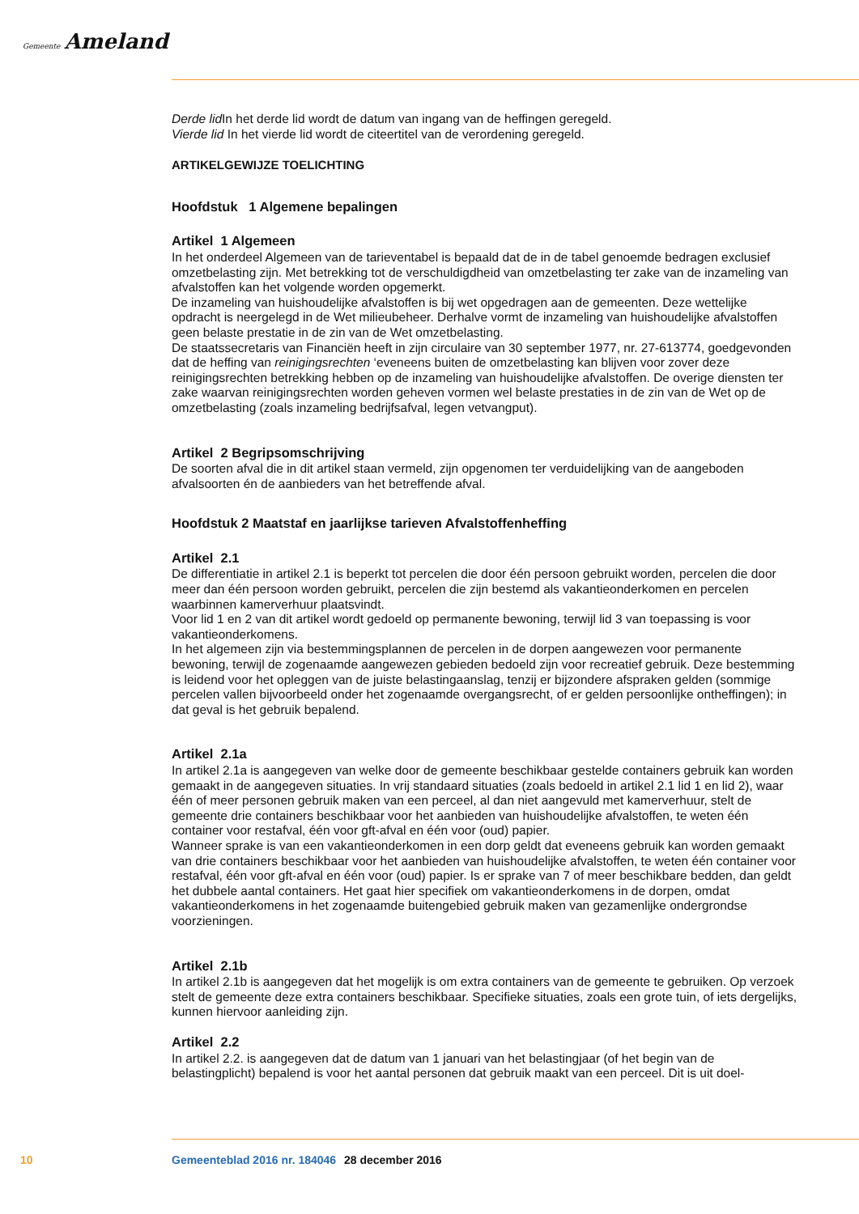Gemeente Ameland
Derde lid In het derde lid wordt de datum van ingang van de heffingen geregeld.
Vierde lid In het vierde lid wordt de citeertitel van de verordening geregeld.
ARTIKELGEWIJZE TOELICHTING
Hoofdstuk 1 Algemene bepalingen
Artikel 1 Algemeen
In het onderdeel Algemeen van de tarieventabel is bepaald dat de in de tabel genoemde bedragen exclusief omzetbelasting zijn. Met betrekking tot de verschuldigdheid van omzetbelasting ter zake van de inzameling van afvalstoffen kan het volgende worden opgemerkt.
De inzameling van huishoudelijke afvalstoffen is bij wet opgedragen aan de gemeenten. Deze wettelijke opdracht is neergelegd in de Wet milieubeheer. Derhalve vormt de inzameling van huishoudelijke afvalstoffen geen belaste prestatie in de zin van de Wet omzetbelasting.
De staatssecretaris van Financiën heeft in zijn circulaire van 30 september 1977, nr. 27-613774, goedgevonden dat de heffing van reinigingsrechten ‘eveneens buiten de omzetbelasting kan blijven voor zover deze reinigingsrechten betrekking hebben op de inzameling van huishoudelijke afvalstoffen. De overige diensten ter zake waarvan reinigingsrechten worden geheven vormen wel belaste prestaties in de zin van de Wet op de omzetbelasting (zoals inzameling bedrijfsafval, legen vetvangput).
Artikel 2 Begripsomschrijving
De soorten afval die in dit artikel staan vermeld, zijn opgenomen ter verduidelijking van de aangeboden afvalsoorten én de aanbieders van het betreffende afval.
Hoofdstuk 2 Maatstaf en jaarlijkse tarieven Afvalstoffenheffing
Artikel 2.1
De differentiatie in artikel 2.1 is beperkt tot percelen die door één persoon gebruikt worden, percelen die door meer dan één persoon worden gebruikt, percelen die zijn bestemd als vakantieonderkomen en percelen waarbinnen kamerverhuur plaatsvindt.
Voor lid 1 en 2 van dit artikel wordt gedoeld op permanente bewoning, terwijl lid 3 van toepassing is voor vakantieonderkomens.
In het algemeen zijn via bestemmingsplannen de percelen in de dorpen aangewezen voor permanente bewoning, terwijl de zogenaamde aangewezen gebieden bedoeld zijn voor recreatief gebruik. Deze bestemming is leidend voor het opleggen van de juiste belastingaanslag, tenzij er bijzondere afspraken gelden (sommige percelen vallen bijvoorbeeld onder het zogenaamde overgangsrecht, of er gelden persoonlijke ontheffingen); in dat geval is het gebruik bepalend.
Artikel 2.1a
In artikel 2.1a is aangegeven van welke door de gemeente beschikbaar gestelde containers gebruik kan worden gemaakt in de aangegeven situaties. In vrij standaard situaties (zoals bedoeld in artikel 2.1 lid 1 en lid 2), waar één of meer personen gebruik maken van een perceel, al dan niet aangevuld met kamerverhuur, stelt de gemeente drie containers beschikbaar voor het aanbieden van huishoudelijke afvalstoffen, te weten één container voor restafval, één voor gft-afval en één voor (oud) papier.
Wanneer sprake is van een vakantieonderkomen in een dorp geldt dat eveneens gebruik kan worden gemaakt van drie containers beschikbaar voor het aanbieden van huishoudelijke afvalstoffen, te weten één container voor restafval, één voor gft-afval en één voor (oud) papier. Is er sprake van 7 of meer beschikbare bedden, dan geldt het dubbele aantal containers. Het gaat hier specifiek om vakantieonderkomens in de dorpen, omdat vakantieonderkomens in het zogenaamde buitengebied gebruik maken van gezamenlijke ondergrondse voorzieningen.
Artikel 2.1b
In artikel 2.1b is aangegeven dat het mogelijk is om extra containers van de gemeente te gebruiken. Op verzoek stelt de gemeente deze extra containers beschikbaar. Specifieke situaties, zoals een grote tuin, of iets dergelijks, kunnen hiervoor aanleiding zijn.
Artikel 2.2
In artikel 2.2. is aangegeven dat de datum van 1 januari van het belastingjaar (of het begin van de belastingplicht) bepalend is voor het aantal personen dat gebruik maakt van een perceel. Dit is uit doel-
10 Gemeenteblad 2016 nr. 184046 28 december 2016